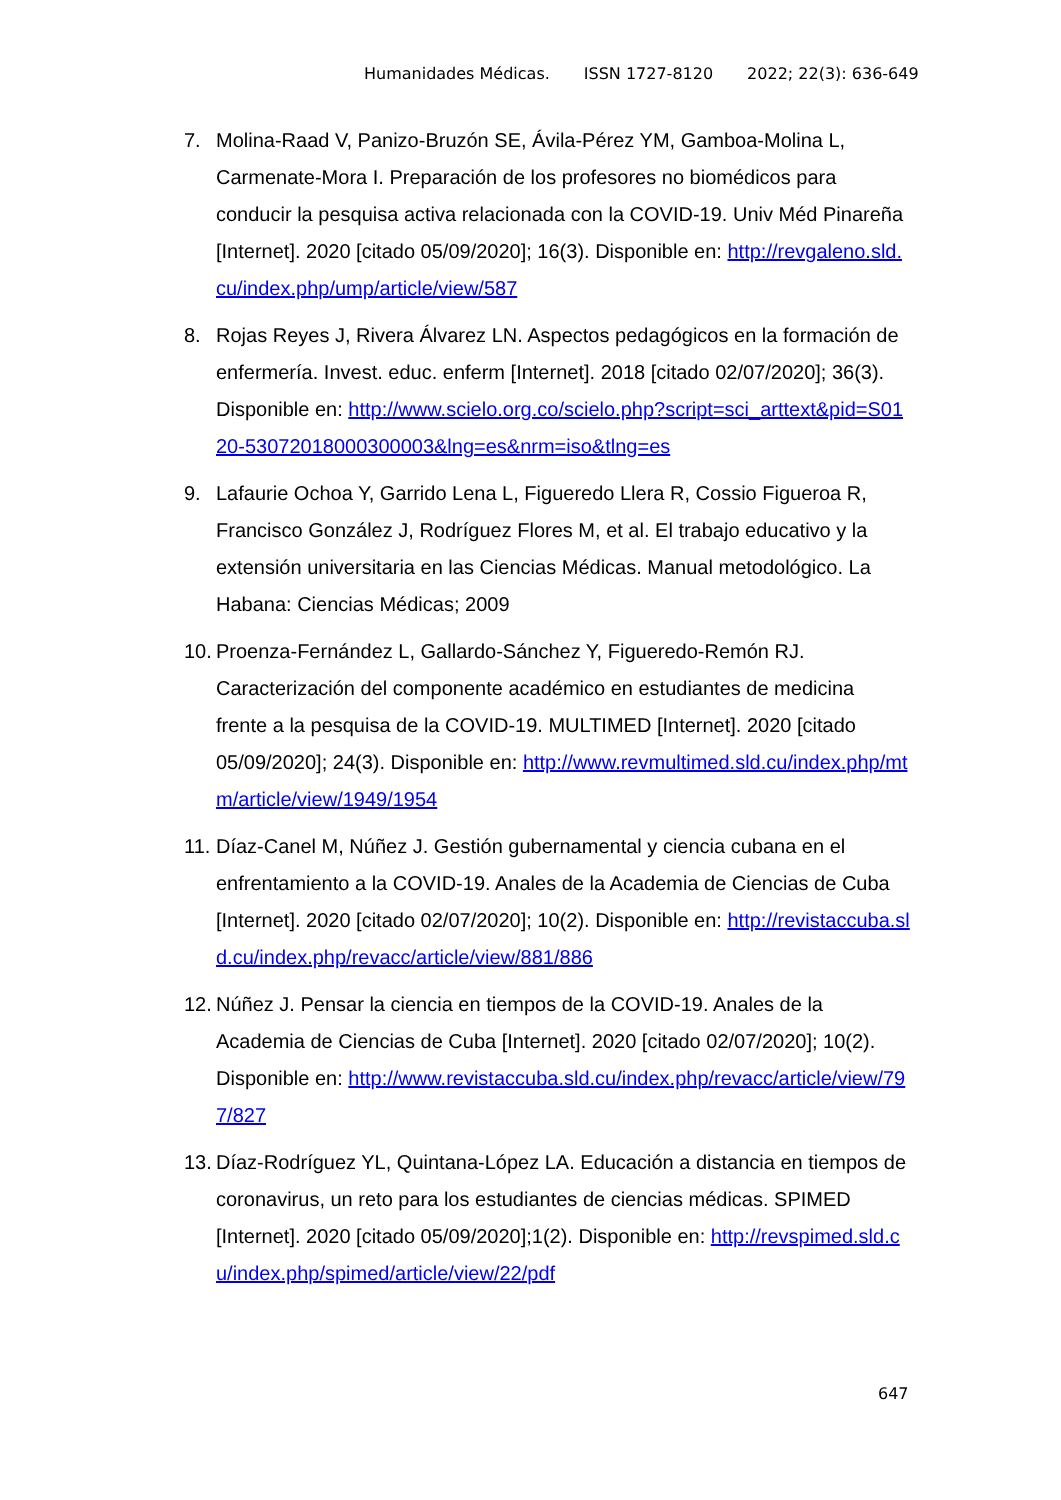Humanidades Médicas. ISSN 1727-8120 2022; 22(3): 636-649
7. Molina-Raad V, Panizo-Bruzón SE, Ávila-Pérez YM, Gamboa-Molina L, Carmenate-Mora I. Preparación de los profesores no biomédicos para conducir la pesquisa activa relacionada con la COVID-19. Univ Méd Pinareña [Internet]. 2020 [citado 05/09/2020]; 16(3). Disponible en: http://revgaleno.sld.cu/index.php/ump/article/view/587
8. Rojas Reyes J, Rivera Álvarez LN. Aspectos pedagógicos en la formación de enfermería. Invest. educ. enferm [Internet]. 2018 [citado 02/07/2020]; 36(3). Disponible en: http://www.scielo.org.co/scielo.php?script=sci_arttext&pid=S0120-53072018000300003&lng=es&nrm=iso&tlng=es
9. Lafaurie Ochoa Y, Garrido Lena L, Figueredo Llera R, Cossio Figueroa R, Francisco González J, Rodríguez Flores M, et al. El trabajo educativo y la extensión universitaria en las Ciencias Médicas. Manual metodológico. La Habana: Ciencias Médicas; 2009
10.
Proenza-Fernández L, Gallardo-Sánchez Y, Figueredo-Remón RJ. Caracterización del componente académico en estudiantes de medicina frente a la pesquisa de la COVID-19. MULTIMED [Internet]. 2020 [citado 05/09/2020]; 24(3). Disponible en: http://www.revmultimed.sld.cu/index.php/mtm/article/view/1949/1954
11.
Díaz-Canel M, Núñez J. Gestión gubernamental y ciencia cubana en el enfrentamiento a la COVID-19. Anales de la Academia de Ciencias de Cuba [Internet]. 2020 [citado 02/07/2020]; 10(2). Disponible en: http://revistaccuba.sld.cu/index.php/revacc/article/view/881/886
12.
Núñez J. Pensar la ciencia en tiempos de la COVID-19. Anales de la Academia de Ciencias de Cuba [Internet]. 2020 [citado 02/07/2020]; 10(2). Disponible en: http://www.revistaccuba.sld.cu/index.php/revacc/article/view/797/827
13.
Díaz-Rodríguez YL, Quintana-López LA. Educación a distancia en tiempos de coronavirus, un reto para los estudiantes de ciencias médicas. SPIMED [Internet]. 2020 [citado 05/09/2020];1(2). Disponible en: http://revspimed.sld.cu/index.php/spimed/article/view/22/pdf
647